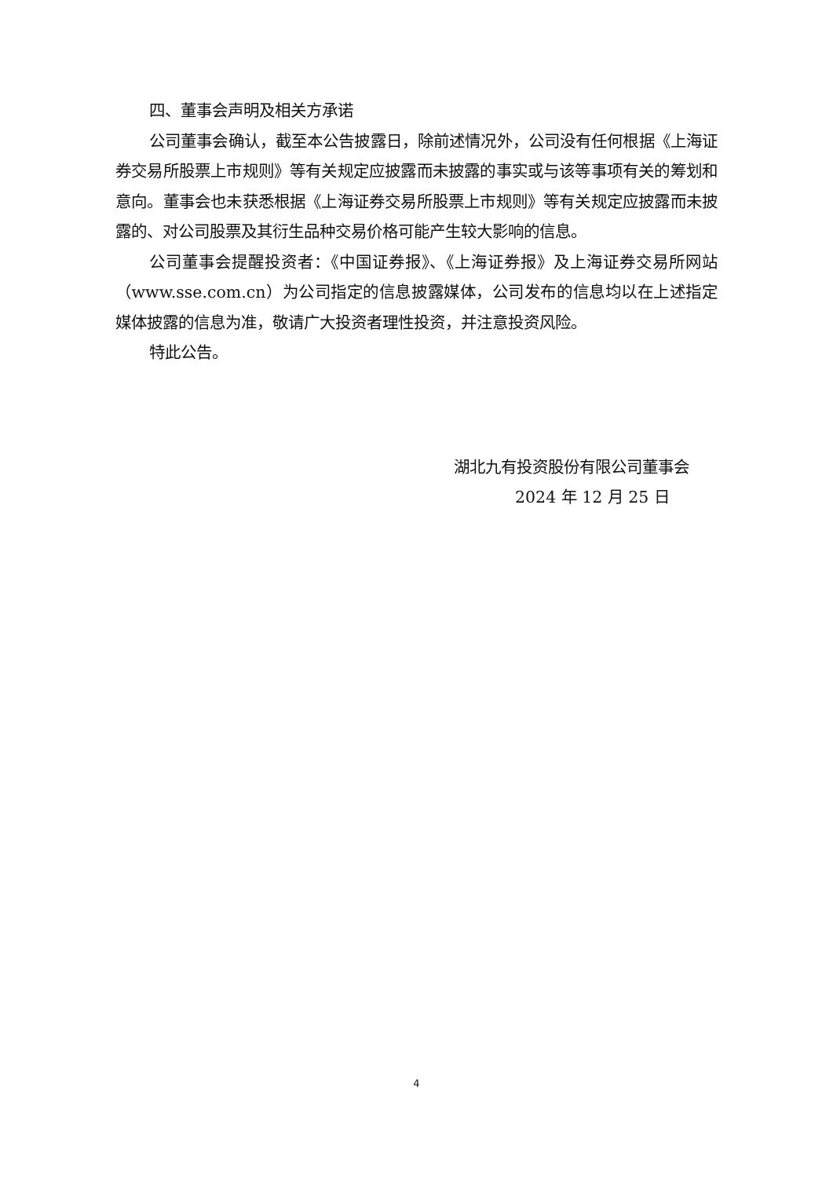四、董事会声明及相关方承诺
公司董事会确认，截至本公告披露日，除前述情况外，公司没有任何根据《上海证券交易所股票上市规则》等有关规定应披露而未披露的事实或与该等事项有关的筹划和意向。董事会也未获悉根据《上海证券交易所股票上市规则》等有关规定应披露而未披露的、对公司股票及其衍生品种交易价格可能产生较大影响的信息。
公司董事会提醒投资者：《中国证券报》、《上海证券报》及上海证券交易所网站（www.sse.com.cn）为公司指定的信息披露媒体，公司发布的信息均以在上述指定媒体披露的信息为准，敬请广大投资者理性投资，并注意投资风险。
特此公告。
湖北九有投资股份有限公司董事会
2024 年 12 月 25 日
4